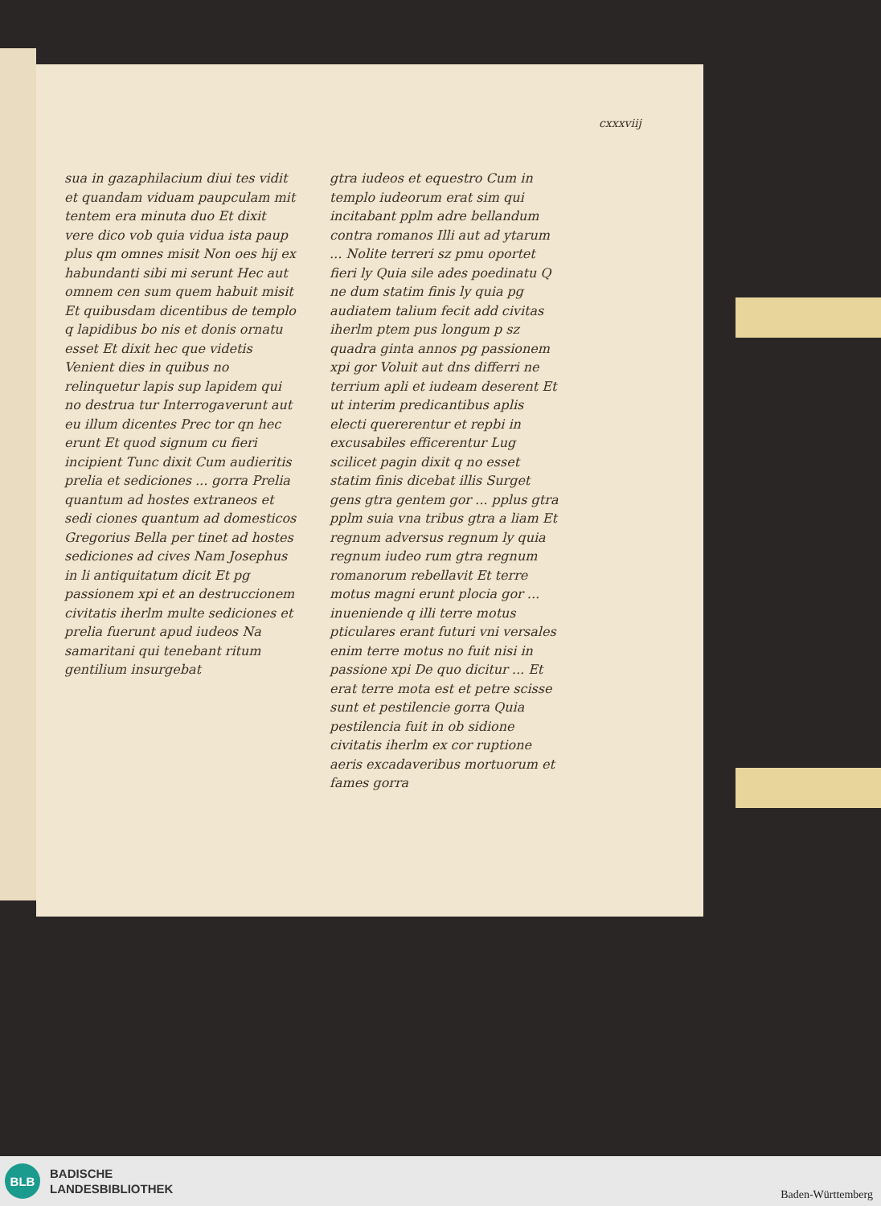cxxxviij
sua in gazaphilacium diui tes vidit et quandam viduam paupculam mit tentem era minuta duo Et dixit vere dico vob quia vidua ista paup plus qm omnes misit Non oes hij ex habundanti sibi mi serunt Hec aut omnem cen sum quem habuit misit Et quibusdam dicentibus de templo q lapidibus bo nis et donis ornatu esset Et dixit hec que videtis Venient dies in quibus no relinquetur lapis sup lapidem qui no destrua tur Interrogaverunt aut eu illum dicentes Prec tor qn hec erunt Et quod signum cu fieri incipient Tunc dixit Cum audieritis prelia et sediciones ... gorra Prelia quantum ad hostes extraneos et sedi ciones quantum ad domesticos Gregorius Bella per tinet ad hostes sediciones ad cives Nam Josephus in li antiquitatum dicit Et pg passionem xpi et an destruccionem civitatis iherlm multe sediciones et prelia fuerunt apud iudeos Na samaritani qui tenebant ritum gentilium insurgebat
gtra iudeos et equestro Cum in templo iudeorum erat sim qui incitabant pplm adre bellandum contra romanos Illi aut ad ytarum ... Nolite terreri sz pmu oportet fieri ly Quia sile ades poedinatu Q ne dum statim finis ly quia pg audiatem talium fecit add civitas iherlm ptem pus longum p sz quadra ginta annos pg passionem xpi gor Voluit aut dns differri ne terrium apli et iudeam deserent Et ut interim predicantibus aplis electi quererentur et repbi in excusabiles efficerentur Lug scilicet pagin dixit q no esset statim finis dicebat illis Surget gens gtra gentem gor ... pplus gtra pplm suia vna tribus gtra a liam Et regnum adversus regnum ly quia regnum iudeo rum gtra regnum romanorum rebellavit Et terre motus magni erunt plocia gor ... inueniende q illi terre motus pticulares erant futuri vni versales enim terre motus no fuit nisi in passione xpi De quo dicitur ... Et erat terre mota est et petre scisse sunt et pestilencie gorra Quia pestilencia fuit in ob sidione civitatis iherlm ex cor ruptione aeris excadaveribus mortuorum et fames gorra
BLB
BADISCHE
LANDESBIBLIOTHEK
Baden-Württemberg